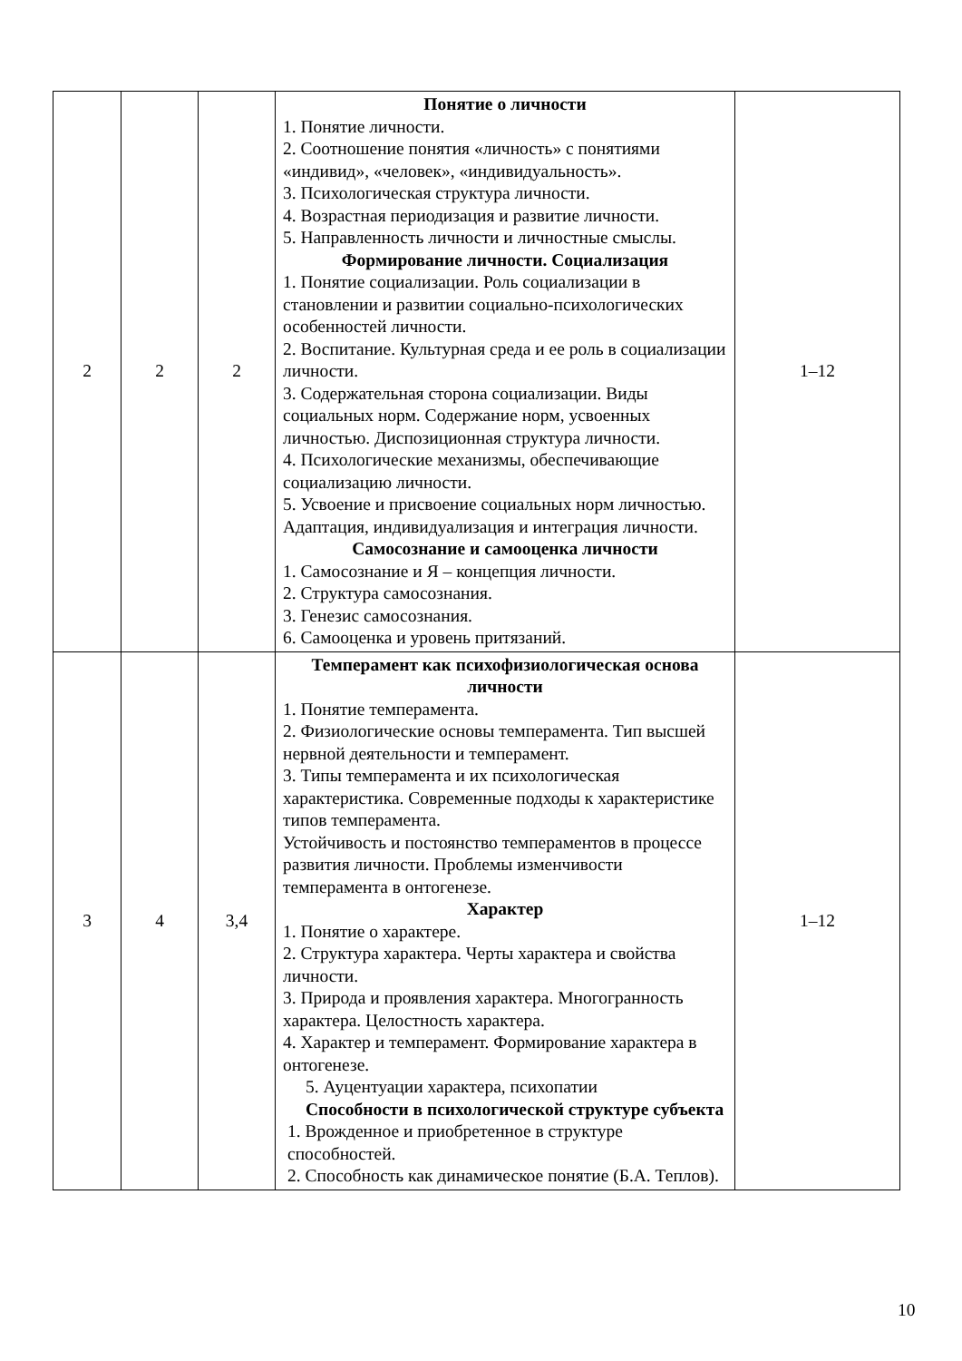| 2 | 2 | 2 | Понятие о личности 1. Понятие личности. 2. Соотношение понятия «личность» с понятиями «индивид», «человек», «индивидуальность». 3. Психологическая структура личности. 4. Возрастная периодизация и развитие личности. 5. Направленность личности и личностные смыслы. Формирование личности. Социализация 1. Понятие социализации. Роль социализации в становлении и развитии социально-психологических особенностей личности. 2. Воспитание. Культурная среда и ее роль в социализации личности. 3. Содержательная сторона социализации. Виды социальных норм. Содержание норм, усвоенных личностью. Диспозиционная структура личности. 4. Психологические механизмы, обеспечивающие социализацию личности. 5. Усвоение и присвоение социальных норм личностью. Адаптация, индивидуализация и интеграция личности. Самосознание и самооценка личности 1. Самосознание и Я – концепция личности. 2. Структура самосознания. 3. Генезис самосознания. 6. Самооценка и уровень притязаний. | 1–12 |
| 3 | 4 | 3,4 | Темперамент как психофизиологическая основа личности 1. Понятие темперамента. 2. Физиологические основы темперамента. Тип высшей нервной деятельности и темперамент. 3. Типы темперамента и их психологическая характеристика. Современные подходы к характеристике типов темперамента. Устойчивость и постоянство темпераментов в процессе развития личности. Проблемы изменчивости темперамента в онтогенезе. Характер 1. Понятие о характере. 2. Структура характера. Черты характера и свойства личности. 3. Природа и проявления характера. Многогранность характера. Целостность характера. 4. Характер и темперамент. Формирование характера в онтогенезе. 5. Ауцентуации характера, психопатии Способности в психологической структуре субъекта 1. Врожденное и приобретенное в структуре способностей. 2. Способность как динамическое понятие (Б.А. Теплов). | 1–12 |
10